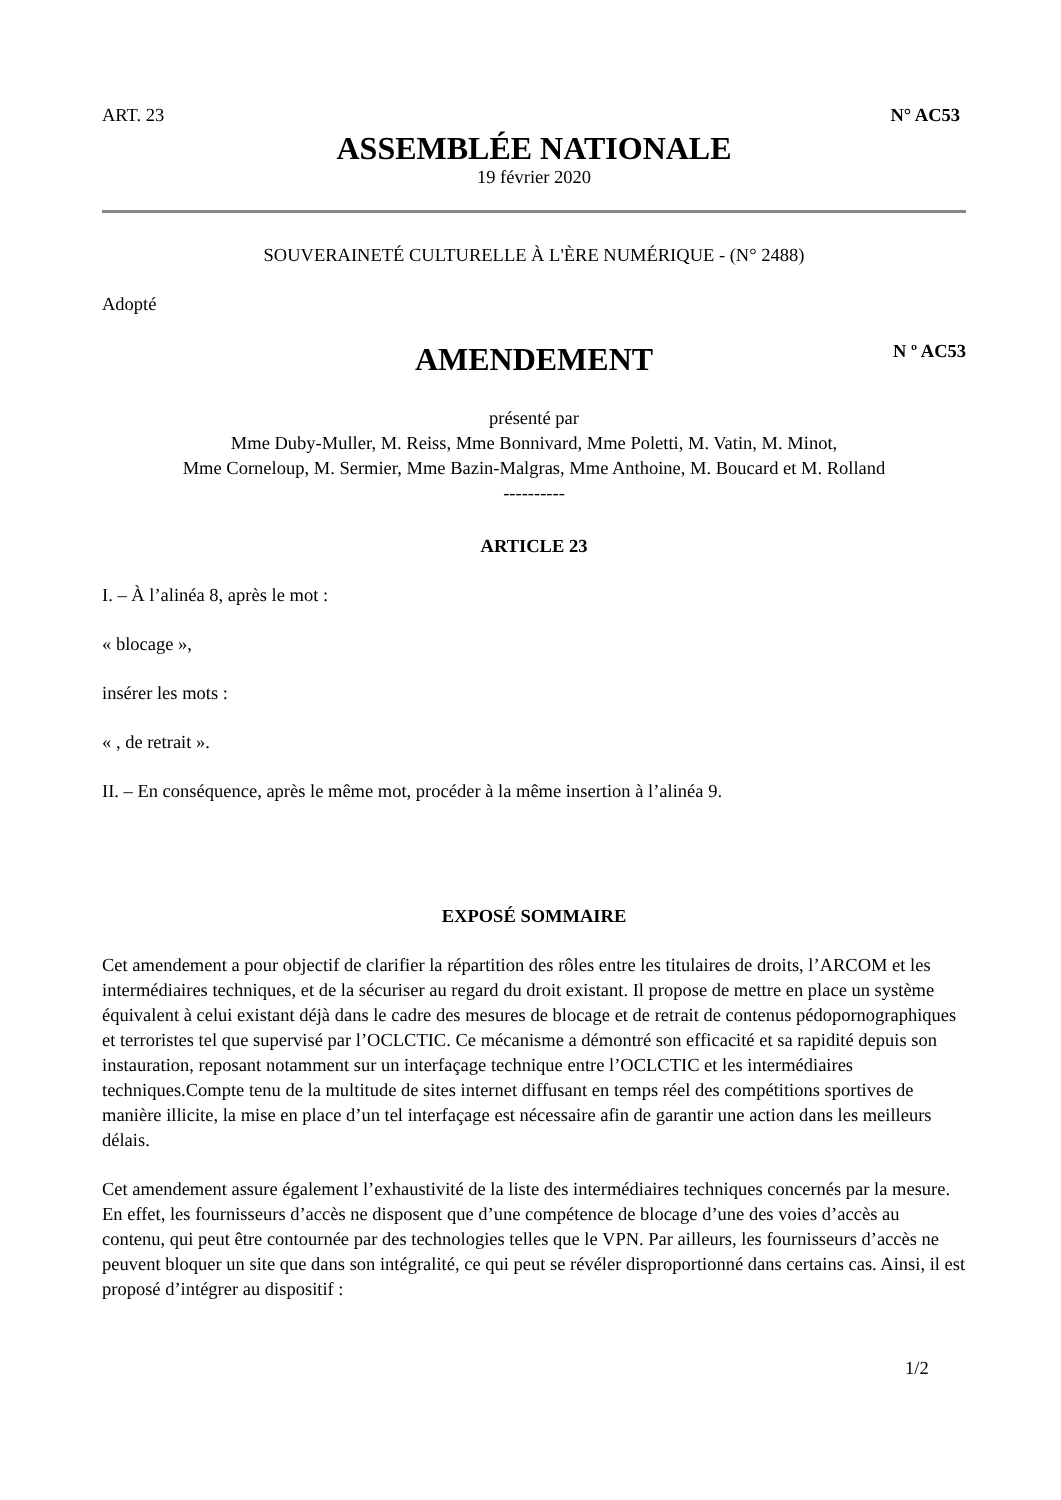ART. 23 N° AC53
ASSEMBLÉE NATIONALE
19 février 2020
SOUVERAINETÉ CULTURELLE À L'ÈRE NUMÉRIQUE - (N° 2488)
Adopté
AMENDEMENT
N º AC53
présenté par
Mme Duby-Muller, M. Reiss, Mme Bonnivard, Mme Poletti, M. Vatin, M. Minot,
Mme Corneloup, M. Sermier, Mme Bazin-Malgras, Mme Anthoine, M. Boucard et M. Rolland
----------
ARTICLE 23
I. – À l’alinéa 8, après le mot :
« blocage »,
insérer les mots :
« , de retrait ».
II. – En conséquence, après le même mot, procéder à la même insertion à l’alinéa 9.
EXPOSÉ SOMMAIRE
Cet amendement a pour objectif de clarifier la répartition des rôles entre les titulaires de droits, l’ARCOM et les intermédiaires techniques, et de la sécuriser au regard du droit existant. Il propose de mettre en place un système équivalent à celui existant déjà dans le cadre des mesures de blocage et de retrait de contenus pédopornographiques et terroristes tel que supervisé par l’OCLCTIC. Ce mécanisme a démontré son efficacité et sa rapidité depuis son instauration, reposant notamment sur un interfaçage technique entre l’OCLCTIC et les intermédiaires techniques.Compte tenu de la multitude de sites internet diffusant en temps réel des compétitions sportives de manière illicite, la mise en place d’un tel interfaçage est nécessaire afin de garantir une action dans les meilleurs délais.
Cet amendement assure également l’exhaustivité de la liste des intermédiaires techniques concernés par la mesure. En effet, les fournisseurs d’accès ne disposent que d’une compétence de blocage d’une des voies d’accès au contenu, qui peut être contournée par des technologies telles que le VPN. Par ailleurs, les fournisseurs d’accès ne peuvent bloquer un site que dans son intégralité, ce qui peut se révéler disproportionné dans certains cas. Ainsi, il est proposé d’intégrer au dispositif :
1/2